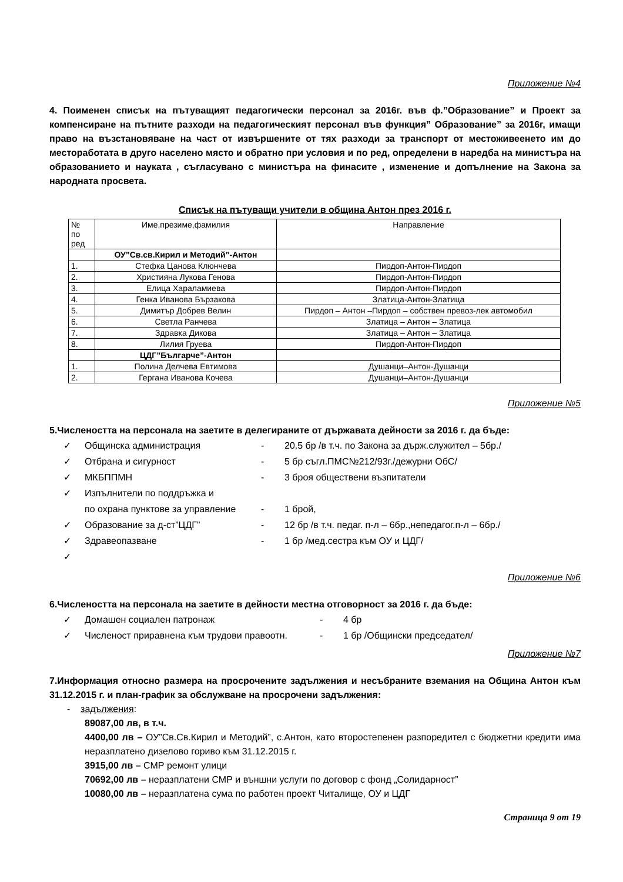Приложение №4
4. Поименен списък на пътуващият педагогически персонал за 2016г. във ф.”Образование” и Проект за компенсиране на пътните разходи на педагогическият персонал във функция” Образование” за 2016г, имащи право на възстановяване на част от извършените от тях разходи за транспорт от местоживеенето им до местоработата в друго населено място и обратно при условия и по ред, определени в наредба на министъра на образованието и науката , съгласувано с министъра на финасите , изменение и допълнение на Закона за народната просвета.
Списък на пътуващи учители в община Антон през 2016 г.
| № по ред | Име,презиме,фамилия | Направление |
| --- | --- | --- |
| | ОУ”Св.св.Кирил и Методий”-Антон | |
| 1. | Стефка Цанова Клюнчева | Пирдоп-Антон-Пирдоп |
| 2. | Християна Лукова Генова | Пирдоп-Антон-Пирдоп |
| 3. | Елица Хараламиева | Пирдоп-Антон-Пирдоп |
| 4. | Генка Иванова Бързакова | Златица-Антон-Златица |
| 5. | Димитър Добрев Велин | Пирдоп – Антон –Пирдоп – собствен превоз-лек автомобил |
| 6. | Светла Ранчева | Златица – Антон – Златица |
| 7. | Здравка Дикова | Златица – Антон – Златица |
| 8. | Лилия Груева | Пирдоп-Антон-Пирдоп |
| | ЦДГ”Българче”-Антон | |
| 1. | Полина Делчева Евтимова | Душанци–Антон-Душанци |
| 2. | Гергана Иванова Кочева | Душанци–Антон-Душанци |
Приложение №5
5.Числеността на персонала на заетите в делегираните от държавата дейности за 2016 г. да бъде:
✓ Общинска администрация - 20.5 бр /в т.ч. по Закона за държ.служител – 5бр./
✓ Отбрана и сигурност - 5 бр съгл.ПМС№212/93г./дежурни ОбС/
✓ МКБППМН - 3 броя обществени възпитатели
✓ Изпълнители по поддръжка и
по охрана пунктове за управление - 1 брой,
✓ Образование за д-ст”ЦДГ” - 12 бр /в т.ч. педаг. п-л – 6бр.,непедагог.п-л – 6бр./
✓ Здравеопазване - 1 бр /мед.сестра към ОУ и ЦДГ/
✓
Приложение №6
6.Числеността на персонала на заетите в дейности местна отговорност за 2016 г. да бъде:
✓ Домашен социален патронаж - 4 бр
✓ Численост приравнена към трудови правоотн. - 1 бр /Общински председател/
Приложение №7
7.Информация относно размера на просрочените задължения и несъбраните вземания на Община Антон към 31.12.2015 г. и план-график за обслужване на просрочени задължения:
- задължения:
89087,00 лв, в т.ч.
4400,00 лв – ОУ”Св.Св.Кирил и Методий”, с.Антон, като второстепенен разпоредител с бюджетни кредити има неразплатено дизелово гориво към 31.12.2015 г.
3915,00 лв – СМР ремонт улици
70692,00 лв – неразплатени СМР и външни услуги по договор с фонд „Солидарност”
10080,00 лв – неразплатена сума по работен проект Читалище, ОУ и ЦДГ
Страница 9 от 19